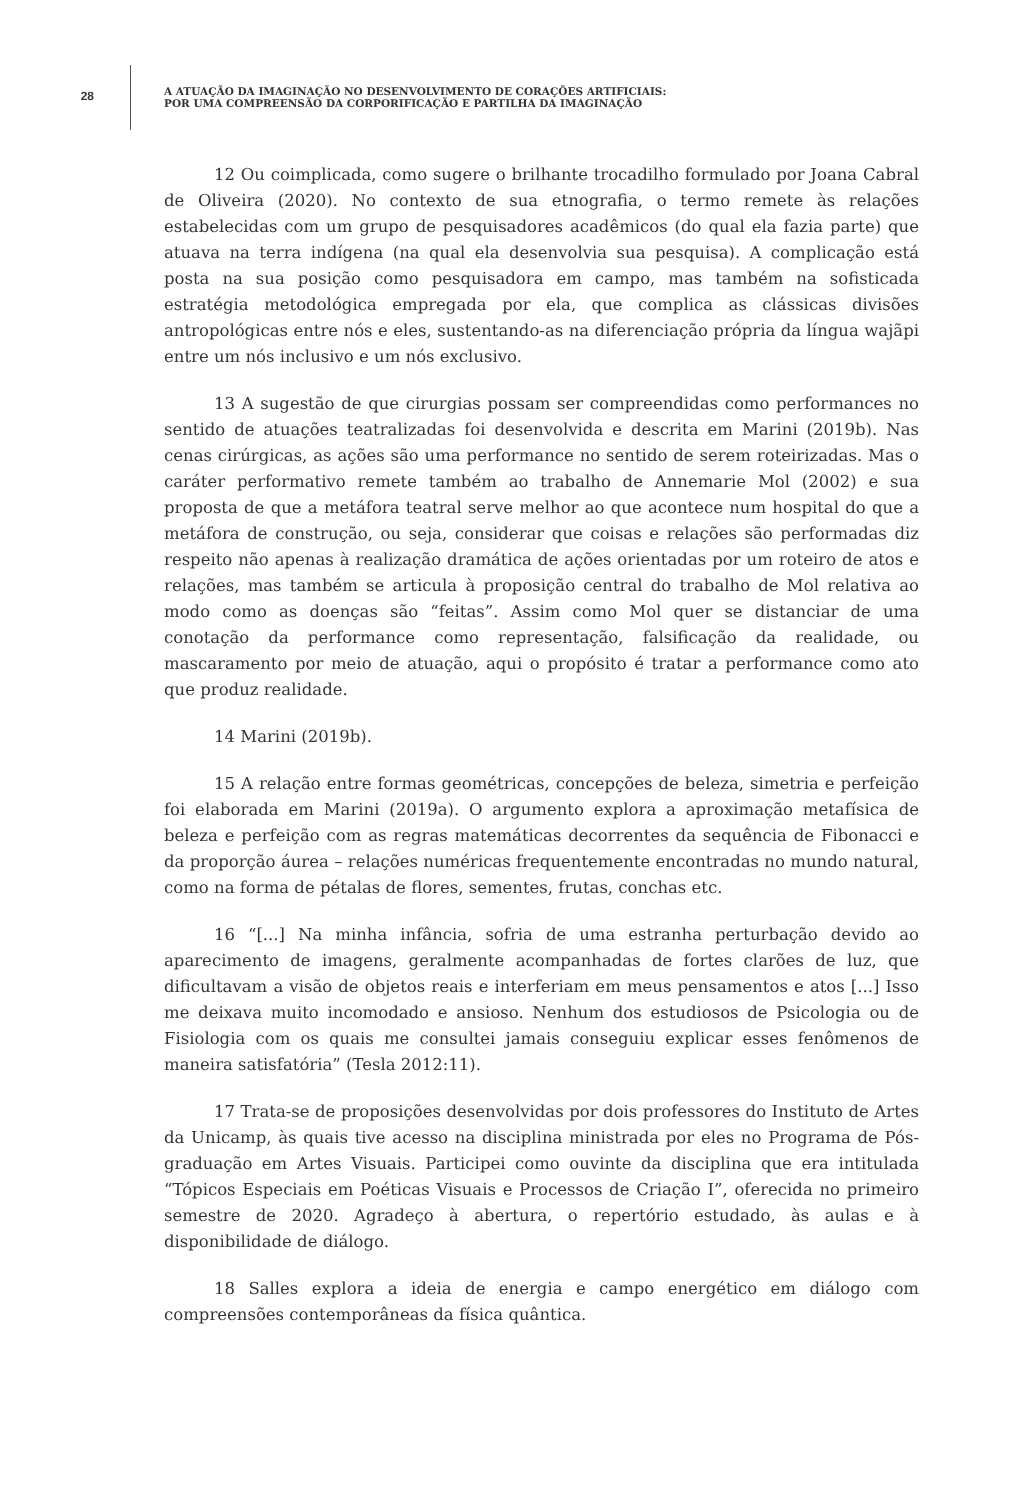28
A ATUAÇÃO DA IMAGINAÇÃO NO DESENVOLVIMENTO DE CORAÇÕES ARTIFICIAIS:
POR UMA COMPREENSÃO DA CORPORIFICAÇÃO E PARTILHA DA IMAGINAÇÃO
12 Ou coimplicada, como sugere o brilhante trocadilho formulado por Joana Cabral de Oliveira (2020). No contexto de sua etnografia, o termo remete às relações estabelecidas com um grupo de pesquisadores acadêmicos (do qual ela fazia parte) que atuava na terra indígena (na qual ela desenvolvia sua pesquisa). A complicação está posta na sua posição como pesquisadora em campo, mas também na sofisticada estratégia metodológica empregada por ela, que complica as clássicas divisões antropológicas entre nós e eles, sustentando-as na diferenciação própria da língua wajãpi entre um nós inclusivo e um nós exclusivo.
13 A sugestão de que cirurgias possam ser compreendidas como performances no sentido de atuações teatralizadas foi desenvolvida e descrita em Marini (2019b). Nas cenas cirúrgicas, as ações são uma performance no sentido de serem roteirizadas. Mas o caráter performativo remete também ao trabalho de Annemarie Mol (2002) e sua proposta de que a metáfora teatral serve melhor ao que acontece num hospital do que a metáfora de construção, ou seja, considerar que coisas e relações são performadas diz respeito não apenas à realização dramática de ações orientadas por um roteiro de atos e relações, mas também se articula à proposição central do trabalho de Mol relativa ao modo como as doenças são “feitas”. Assim como Mol quer se distanciar de uma conotação da performance como representação, falsificação da realidade, ou mascaramento por meio de atuação, aqui o propósito é tratar a performance como ato que produz realidade.
14 Marini (2019b).
15 A relação entre formas geométricas, concepções de beleza, simetria e perfeição foi elaborada em Marini (2019a). O argumento explora a aproximação metafísica de beleza e perfeição com as regras matemáticas decorrentes da sequência de Fibonacci e da proporção áurea – relações numéricas frequentemente encontradas no mundo natural, como na forma de pétalas de flores, sementes, frutas, conchas etc.
16 “[...] Na minha infância, sofria de uma estranha perturbação devido ao aparecimento de imagens, geralmente acompanhadas de fortes clarões de luz, que dificultavam a visão de objetos reais e interferiam em meus pensamentos e atos [...] Isso me deixava muito incomodado e ansioso. Nenhum dos estudiosos de Psicologia ou de Fisiologia com os quais me consultei jamais conseguiu explicar esses fenômenos de maneira satisfatória” (Tesla 2012:11).
17 Trata-se de proposições desenvolvidas por dois professores do Instituto de Artes da Unicamp, às quais tive acesso na disciplina ministrada por eles no Programa de Pós-graduação em Artes Visuais. Participei como ouvinte da disciplina que era intitulada “Tópicos Especiais em Poéticas Visuais e Processos de Criação I”, oferecida no primeiro semestre de 2020. Agradeço à abertura, o repertório estudado, às aulas e à disponibilidade de diálogo.
18 Salles explora a ideia de energia e campo energético em diálogo com compreensões contemporâneas da física quântica.